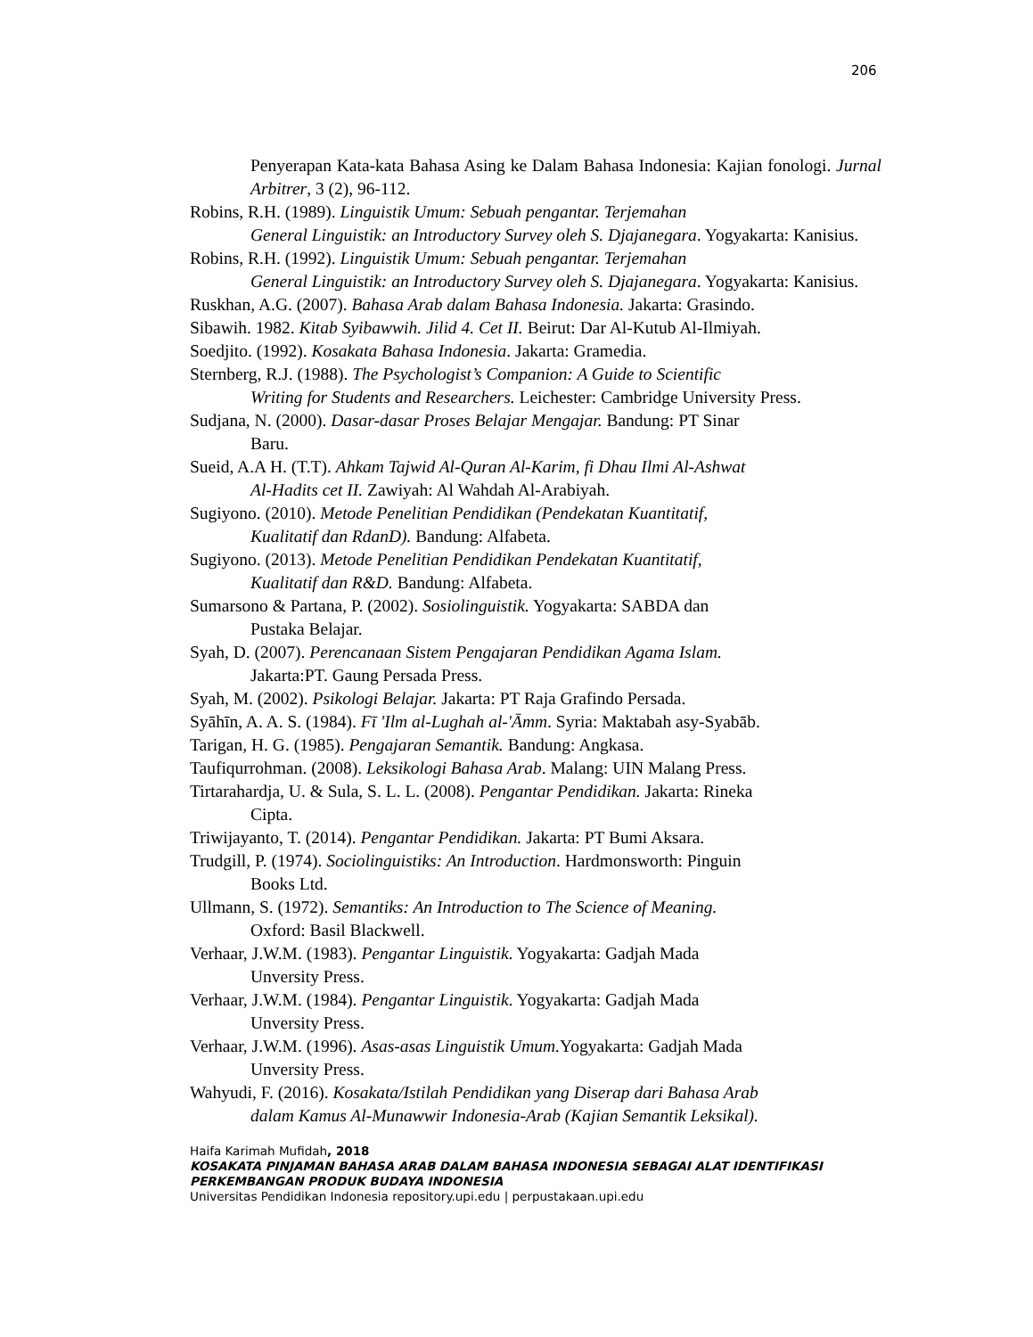206
Penyerapan Kata-kata Bahasa Asing ke Dalam Bahasa Indonesia: Kajian fonologi. Jurnal Arbitrer, 3 (2), 96-112.
Robins, R.H. (1989). Linguistik Umum: Sebuah pengantar. Terjemahan
General Linguistik: an Introductory Survey oleh S. Djajanegara. Yogyakarta: Kanisius.
Robins, R.H. (1992). Linguistik Umum: Sebuah pengantar. Terjemahan
General Linguistik: an Introductory Survey oleh S. Djajanegara. Yogyakarta: Kanisius.
Ruskhan, A.G. (2007). Bahasa Arab dalam Bahasa Indonesia. Jakarta: Grasindo.
Sibawih. 1982. Kitab Syibawwih. Jilid 4. Cet II. Beirut: Dar Al-Kutub Al-Ilmiyah.
Soedjito. (1992). Kosakata Bahasa Indonesia. Jakarta: Gramedia.
Sternberg, R.J. (1988). The Psychologist’s Companion: A Guide to Scientific
Writing for Students and Researchers. Leichester: Cambridge University Press.
Sudjana, N. (2000). Dasar-dasar Proses Belajar Mengajar. Bandung: PT Sinar
Baru.
Sueid, A.A H. (T.T). Ahkam Tajwid Al-Quran Al-Karim, fi Dhau Ilmi Al-Ashwat
Al-Hadits cet II. Zawiyah: Al Wahdah Al-Arabiyah.
Sugiyono. (2010). Metode Penelitian Pendidikan (Pendekatan Kuantitatif,
Kualitatif dan RdanD). Bandung: Alfabeta.
Sugiyono. (2013). Metode Penelitian Pendidikan Pendekatan Kuantitatif,
Kualitatif dan R&D. Bandung: Alfabeta.
Sumarsono & Partana, P. (2002). Sosiolinguistik. Yogyakarta: SABDA dan
Pustaka Belajar.
Syah, D. (2007). Perencanaan Sistem Pengajaran Pendidikan Agama Islam.
Jakarta:PT. Gaung Persada Press.
Syah, M. (2002). Psikologi Belajar. Jakarta: PT Raja Grafindo Persada.
Syāhīn, A. A. S. (1984). Fī 'Ilm al-Lughah al-'Āmm. Syria: Maktabah asy-Syabāb.
Tarigan, H. G. (1985). Pengajaran Semantik. Bandung: Angkasa.
Taufiqurrohman. (2008). Leksikologi Bahasa Arab. Malang: UIN Malang Press.
Tirtarahardja, U. & Sula, S. L. L. (2008). Pengantar Pendidikan. Jakarta: Rineka
Cipta.
Triwijayanto, T. (2014). Pengantar Pendidikan. Jakarta: PT Bumi Aksara.
Trudgill, P. (1974). Sociolinguistiks: An Introduction. Hardmonsworth: Pinguin
Books Ltd.
Ullmann, S. (1972). Semantiks: An Introduction to The Science of Meaning.
Oxford: Basil Blackwell.
Verhaar, J.W.M. (1983). Pengantar Linguistik. Yogyakarta: Gadjah Mada
Unversity Press.
Verhaar, J.W.M. (1984). Pengantar Linguistik. Yogyakarta: Gadjah Mada
Unversity Press.
Verhaar, J.W.M. (1996). Asas-asas Linguistik Umum. Yogyakarta: Gadjah Mada
Unversity Press.
Wahyudi, F. (2016). Kosakata/Istilah Pendidikan yang Diserap dari Bahasa Arab
dalam Kamus Al-Munawwir Indonesia-Arab (Kajian Semantik Leksikal).
Haifa Karimah Mufidah, 2018
KOSAKATA PINJAMAN BAHASA ARAB DALAM BAHASA INDONESIA SEBAGAI ALAT IDENTIFIKASI PERKEMBANGAN PRODUK BUDAYA INDONESIA
Universitas Pendidikan Indonesia repository.upi.edu | perpustakaan.upi.edu